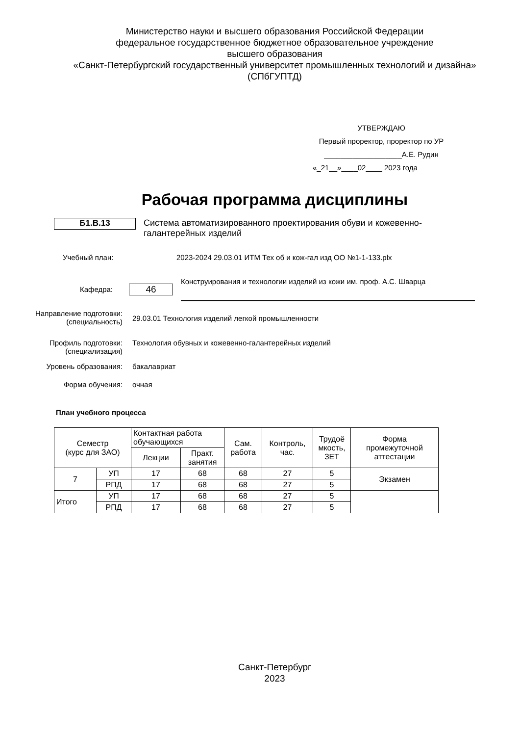Министерство науки и высшего образования Российской Федерации
федеральное государственное бюджетное образовательное учреждение
высшего образования
«Санкт-Петербургский государственный университет промышленных технологий и дизайна»
(СПбГУПТД)
УТВЕРЖДАЮ
Первый проректор, проректор по УР
___________________А.Е. Рудин
«_21__»____02____ 2023 года
Рабочая программа дисциплины
Б1.В.13
Система автоматизированного проектирования обуви и кожевенно-галантерейных изделий
Учебный план: 2023-2024 29.03.01 ИТМ Тех об и кож-гал изд ОО №1-1-133.plx
Кафедра:
46
Конструирования и технологии изделий из кожи им. проф. А.С. Шварца
Направление подготовки:
(специальность)
29.03.01 Технология изделий легкой промышленности
Профиль подготовки:
(специализация)
Технология обувных и кожевенно-галантерейных изделий
Уровень образования: бакалавриат
Форма обучения: очная
План учебного процесса
| Семестр (курс для ЗАО) | | Контактная работа обучающихся | | Сам. работа | Контроль, час. | Трудоё мкость, ЗЕТ | Форма промежуточной аттестации |
| | | Лекции | Практ. занятия | | | | |
| 7 | УП | 17 | 68 | 68 | 27 | 5 | Экзамен |
| | РПД | 17 | 68 | 68 | 27 | 5 | |
| Итого | УП | 17 | 68 | 68 | 27 | 5 | |
| | РПД | 17 | 68 | 68 | 27 | 5 | |
Санкт-Петербург
2023